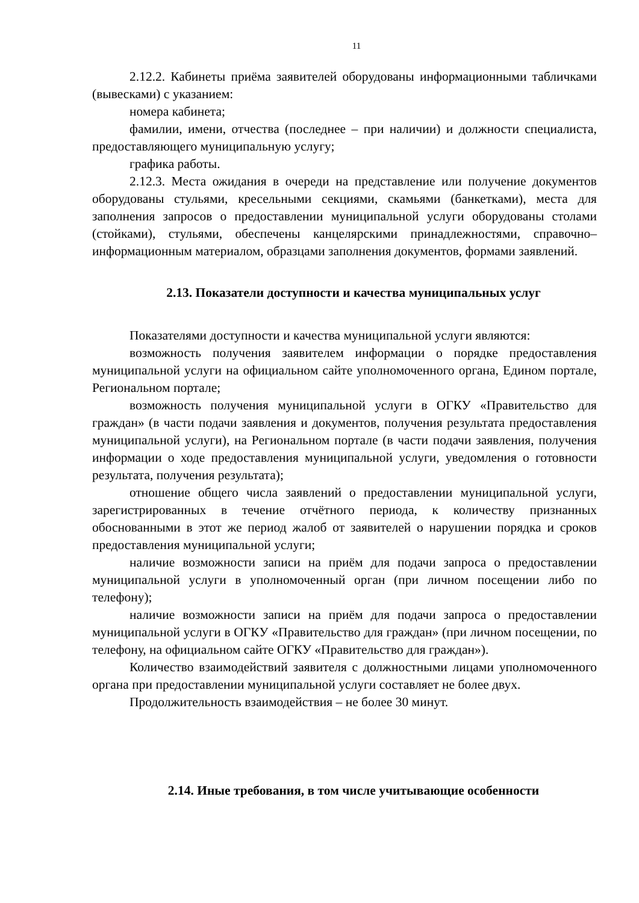11
2.12.2. Кабинеты приёма заявителей оборудованы информационными табличками (вывесками) с указанием:
номера кабинета;
фамилии, имени, отчества (последнее – при наличии) и должности специалиста, предоставляющего муниципальную услугу;
графика работы.
2.12.3. Места ожидания в очереди на представление или получение документов оборудованы стульями, кресельными секциями, скамьями (банкетками), места для заполнения запросов о предоставлении муниципальной услуги оборудованы столами (стойками), стульями, обеспечены канцелярскими принадлежностями, справочно–информационным материалом, образцами заполнения документов, формами заявлений.
2.13. Показатели доступности и качества муниципальных услуг
Показателями доступности и качества муниципальной услуги являются:
возможность получения заявителем информации о порядке предоставления муниципальной услуги на официальном сайте уполномоченного органа, Едином портале, Региональном портале;
возможность получения муниципальной услуги в ОГКУ «Правительство для граждан» (в части подачи заявления и документов, получения результата предоставления муниципальной услуги), на Региональном портале (в части подачи заявления, получения информации о ходе предоставления муниципальной услуги, уведомления о готовности результата, получения результата);
отношение общего числа заявлений о предоставлении муниципальной услуги, зарегистрированных в течение отчётного периода, к количеству признанных обоснованными в этот же период жалоб от заявителей о нарушении порядка и сроков предоставления муниципальной услуги;
наличие возможности записи на приём для подачи запроса о предоставлении муниципальной услуги в уполномоченный орган (при личном посещении либо по телефону);
наличие возможности записи на приём для подачи запроса о предоставлении муниципальной услуги в ОГКУ «Правительство для граждан» (при личном посещении, по телефону, на официальном сайте ОГКУ «Правительство для граждан»).
Количество взаимодействий заявителя с должностными лицами уполномоченного органа при предоставлении муниципальной услуги составляет не более двух.
Продолжительность взаимодействия – не более 30 минут.
2.14. Иные требования, в том числе учитывающие особенности